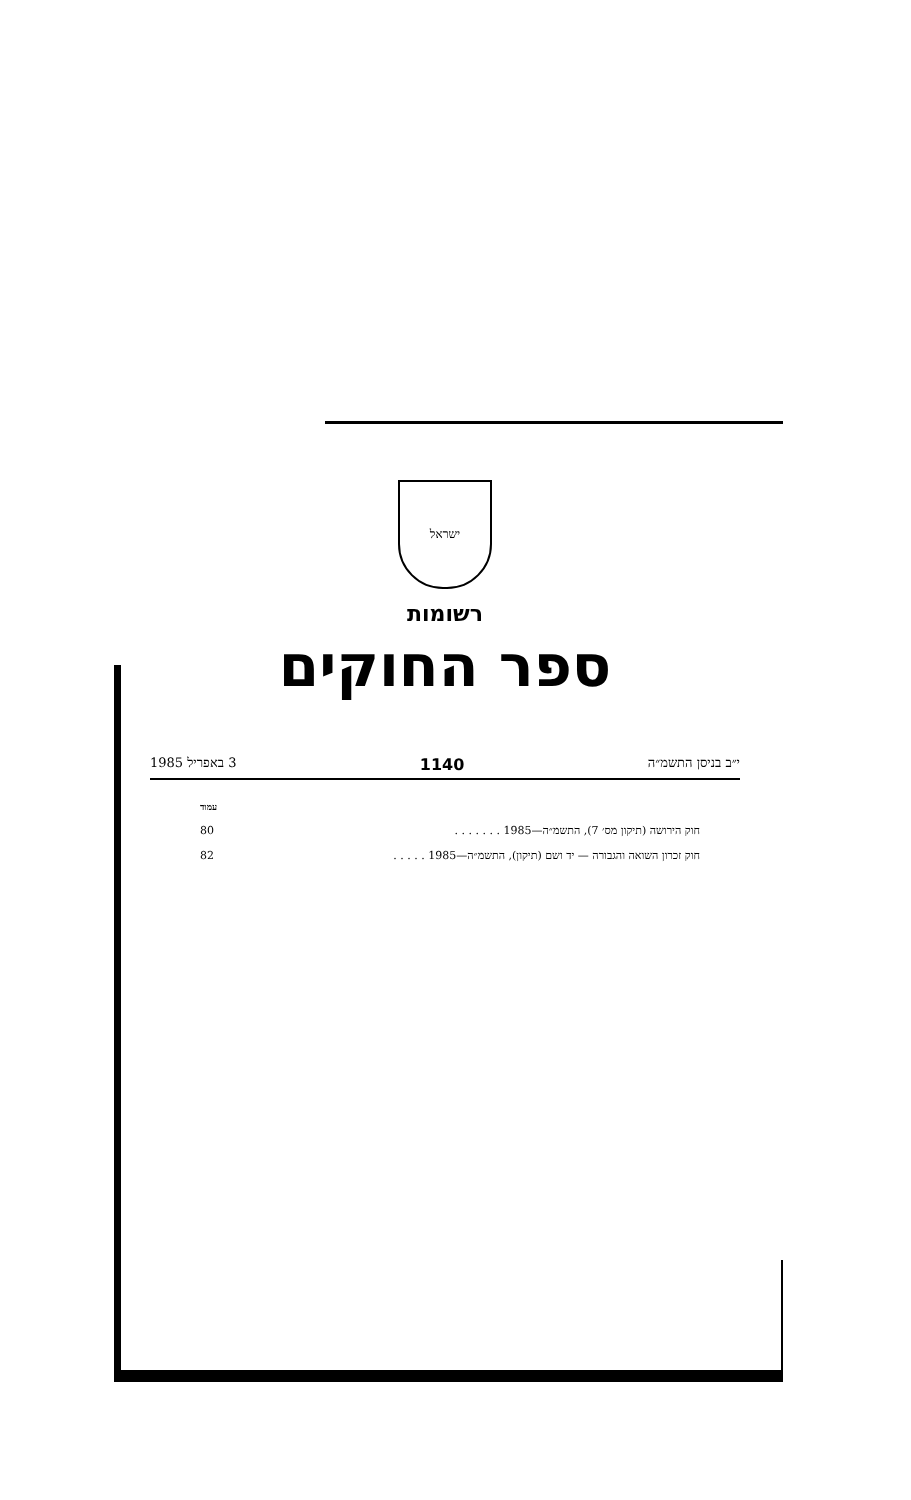ישראל
רשומות
ספר החוקים
י״ב בניסן התשמ״ה 1140 3 באפריל 1985
| | עמוד |
| --- | --- |
| חוק הירושה (תיקון מס׳ 7), התשמ״ה—1985 . . . . . . . | 80 |
| חוק זכרון השואה והגבורה — יד ושם (תיקון), התשמ״ה—1985 . . . . . | 82 |